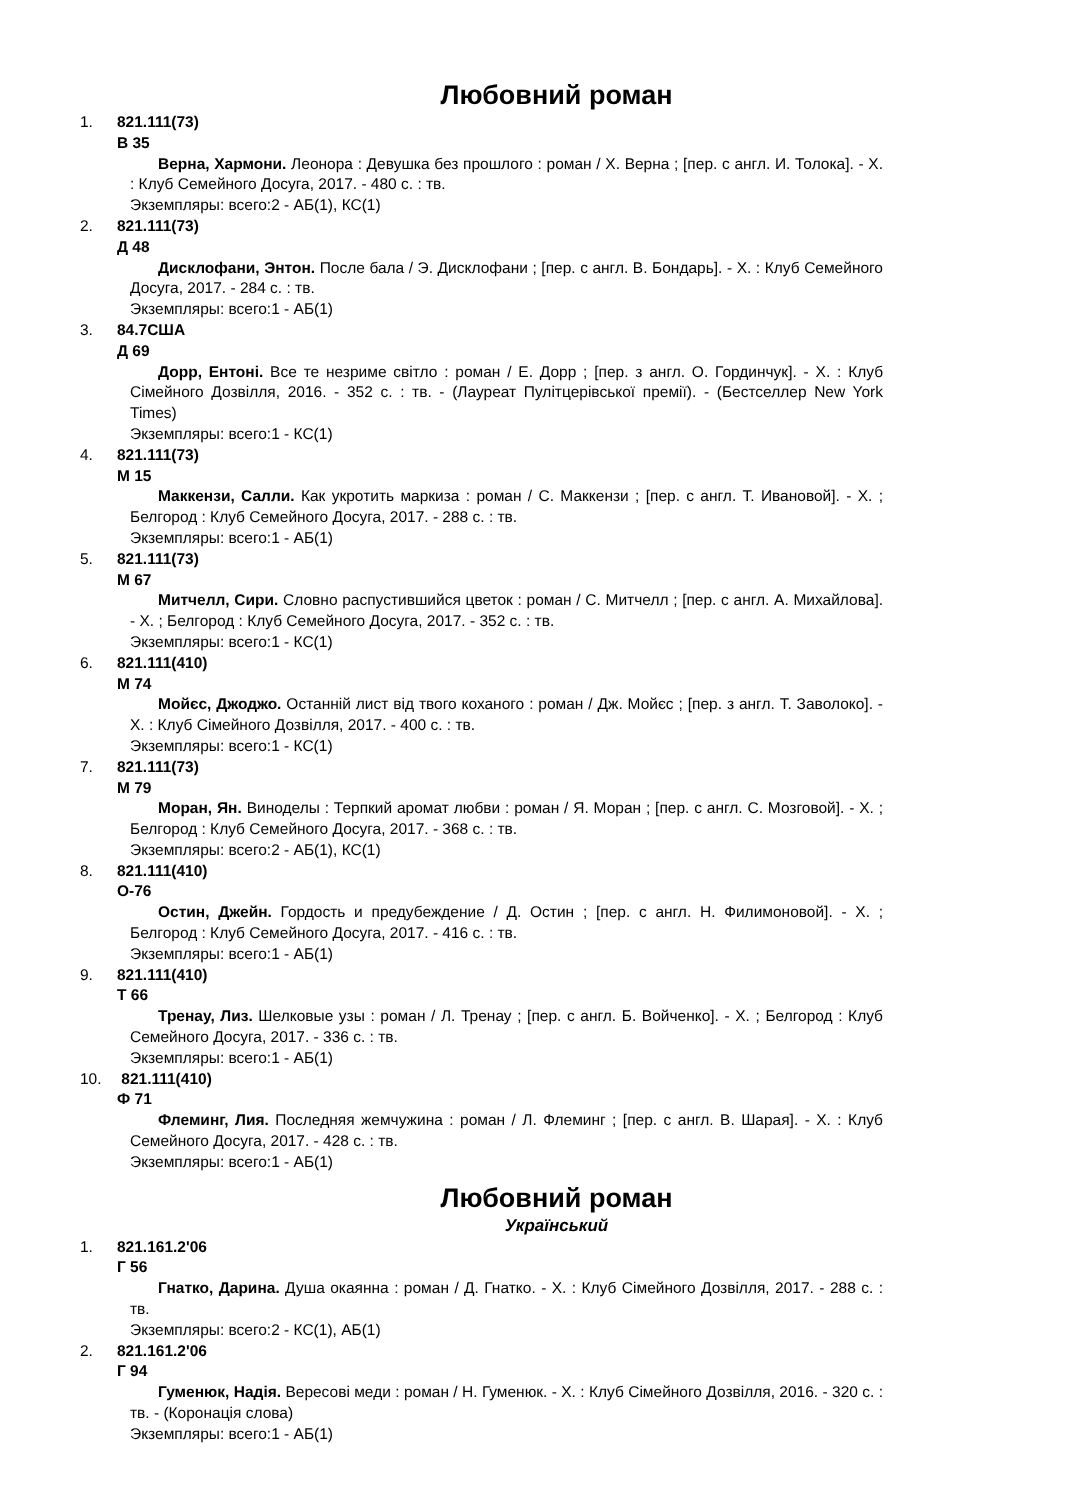Любовний роман
1. 821.111(73)
В 35
Верна, Хармони. Леонора : Девушка без прошлого : роман / Х. Верна ; [пер. с англ. И. Толока]. - Х. : Клуб Семейного Досуга, 2017. - 480 с. : тв.
Экземпляры: всего:2 - АБ(1), КС(1)
2. 821.111(73)
Д 48
Дисклофани, Энтон. После бала / Э. Дисклофани ; [пер. с англ. В. Бондарь]. - Х. : Клуб Семейного Досуга, 2017. - 284 с. : тв.
Экземпляры: всего:1 - АБ(1)
3. 84.7США
Д 69
Дорр, Ентоні. Все те незриме світло : роман / Е. Дорр ; [пер. з англ. О. Гординчук]. - Х. : Клуб Сімейного Дозвілля, 2016. - 352 с. : тв. - (Лауреат Пулітцерівської премії). - (Бестселлер New York Times)
Экземпляры: всего:1 - КС(1)
4. 821.111(73)
М 15
Маккензи, Салли. Как укротить маркиза : роман / С. Маккензи ; [пер. с англ. Т. Ивановой]. - Х. ; Белгород : Клуб Семейного Досуга, 2017. - 288 с. : тв.
Экземпляры: всего:1 - АБ(1)
5. 821.111(73)
М 67
Митчелл, Сири. Словно распустившийся цветок : роман / С. Митчелл ; [пер. с англ. А. Михайлова]. - Х. ; Белгород : Клуб Семейного Досуга, 2017. - 352 с. : тв.
Экземпляры: всего:1 - КС(1)
6. 821.111(410)
М 74
Мойєс, Джоджо. Останній лист від твого коханого : роман / Дж. Мойєс ; [пер. з англ. Т. Заволоко]. - Х. : Клуб Сімейного Дозвілля, 2017. - 400 с. : тв.
Экземпляры: всего:1 - КС(1)
7. 821.111(73)
М 79
Моран, Ян. Виноделы : Терпкий аромат любви : роман / Я. Моран ; [пер. с англ. С. Мозговой]. - Х. ; Белгород : Клуб Семейного Досуга, 2017. - 368 с. : тв.
Экземпляры: всего:2 - АБ(1), КС(1)
8. 821.111(410)
О-76
Остин, Джейн. Гордость и предубеждение / Д. Остин ; [пер. с англ. Н. Филимоновой]. - Х. ; Белгород : Клуб Семейного Досуга, 2017. - 416 с. : тв.
Экземпляры: всего:1 - АБ(1)
9. 821.111(410)
Т 66
Тренау, Лиз. Шелковые узы : роман / Л. Тренау ; [пер. с англ. Б. Войченко]. - Х. ; Белгород : Клуб Семейного Досуга, 2017. - 336 с. : тв.
Экземпляры: всего:1 - АБ(1)
10. 821.111(410)
Ф 71
Флеминг, Лия. Последняя жемчужина : роман / Л. Флеминг ; [пер. с англ. В. Шарая]. - Х. : Клуб Семейного Досуга, 2017. - 428 с. : тв.
Экземпляры: всего:1 - АБ(1)
Любовний роман
Український
1. 821.161.2'06
Г 56
Гнатко, Дарина. Душа окаянна : роман / Д. Гнатко. - Х. : Клуб Сімейного Дозвілля, 2017. - 288 с. : тв.
Экземпляры: всего:2 - КС(1), АБ(1)
2. 821.161.2'06
Г 94
Гуменюк, Надія. Вересові меди : роман / Н. Гуменюк. - Х. : Клуб Сімейного Дозвілля, 2016. - 320 с. : тв. - (Коронація слова)
Экземпляры: всего:1 - АБ(1)